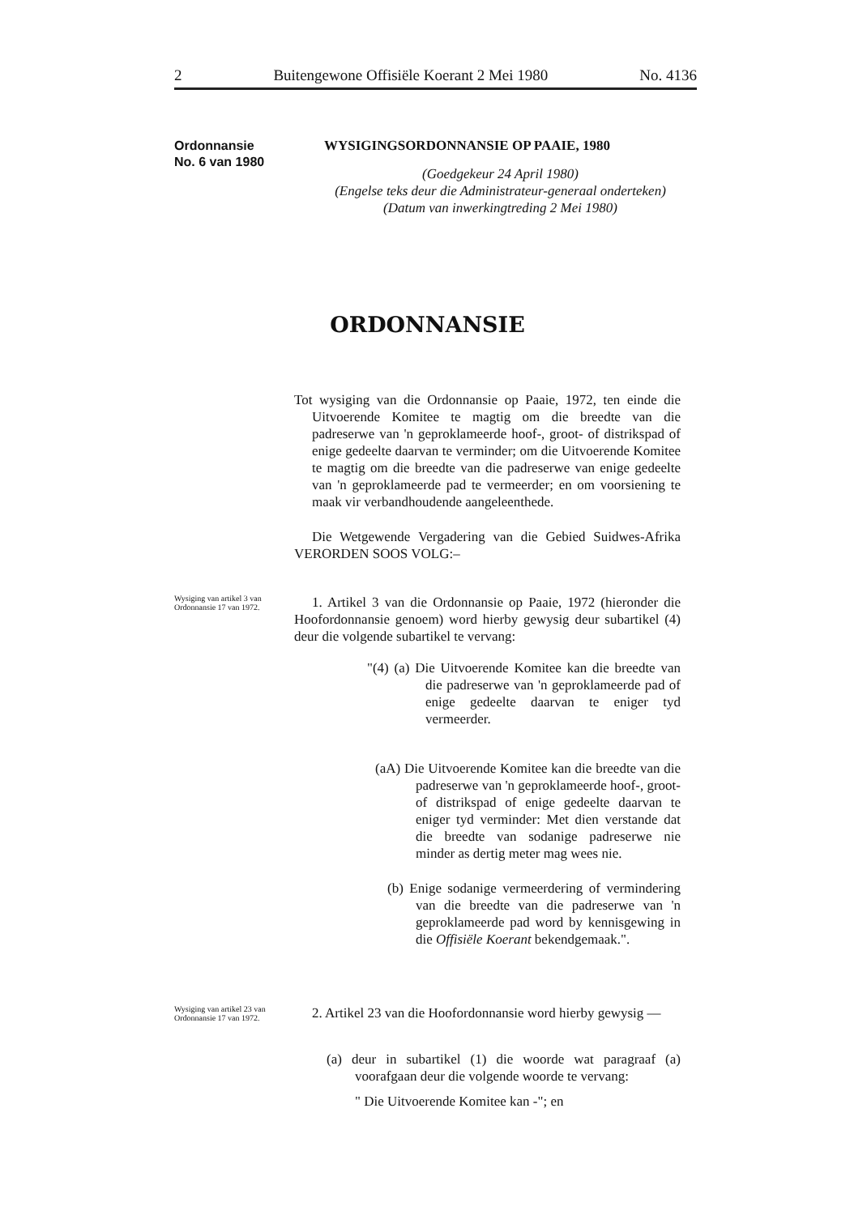2 Buitengewone Offisiële Koerant 2 Mei 1980 No. 4136
Ordonnansie
No. 6 van 1980
WYSIGINGSORDONNANSIE OP PAAIE, 1980
(Goedgekeur 24 April 1980)
(Engelse teks deur die Administrateur-generaal onderteken)
(Datum van inwerkingtreding 2 Mei 1980)
ORDONNANSIE
Tot wysiging van die Ordonnansie op Paaie, 1972, ten einde die Uitvoerende Komitee te magtig om die breedte van die padreserwe van 'n geproklameerde hoof-, groot- of distrikspad of enige gedeelte daarvan te verminder; om die Uitvoerende Komitee te magtig om die breedte van die padreserwe van enige gedeelte van 'n geproklameerde pad te vermeerder; en om voorsiening te maak vir verbandhoudende aangeleenthede.
Die Wetgewende Vergadering van die Gebied Suidwes-Afrika VERORDEN SOOS VOLG:–
Wysiging van artikel 3 van Ordonnansie 17 van 1972.
1. Artikel 3 van die Ordonnansie op Paaie, 1972 (hieronder die Hoofordonnansie genoem) word hierby gewysig deur subartikel (4) deur die volgende subartikel te vervang:
"(4) (a) Die Uitvoerende Komitee kan die breedte van die padreserwe van 'n geproklameerde pad of enige gedeelte daarvan te eniger tyd vermeerder.
(aA) Die Uitvoerende Komitee kan die breedte van die padreserwe van 'n geproklameerde hoof-, groot- of distrikspad of enige gedeelte daarvan te eniger tyd verminder: Met dien verstande dat die breedte van sodanige padreserwe nie minder as dertig meter mag wees nie.
(b) Enige sodanige vermeerdering of vermindering van die breedte van die padreserwe van 'n geproklameerde pad word by kennisgewing in die Offisiële Koerant bekendgemaak.".
Wysiging van artikel 23 van Ordonnansie 17 van 1972.
2. Artikel 23 van die Hoofordonnansie word hierby gewysig —
(a) deur in subartikel (1) die woorde wat paragraaf (a) voorafgaan deur die volgende woorde te vervang:
" Die Uitvoerende Komitee kan -"; en